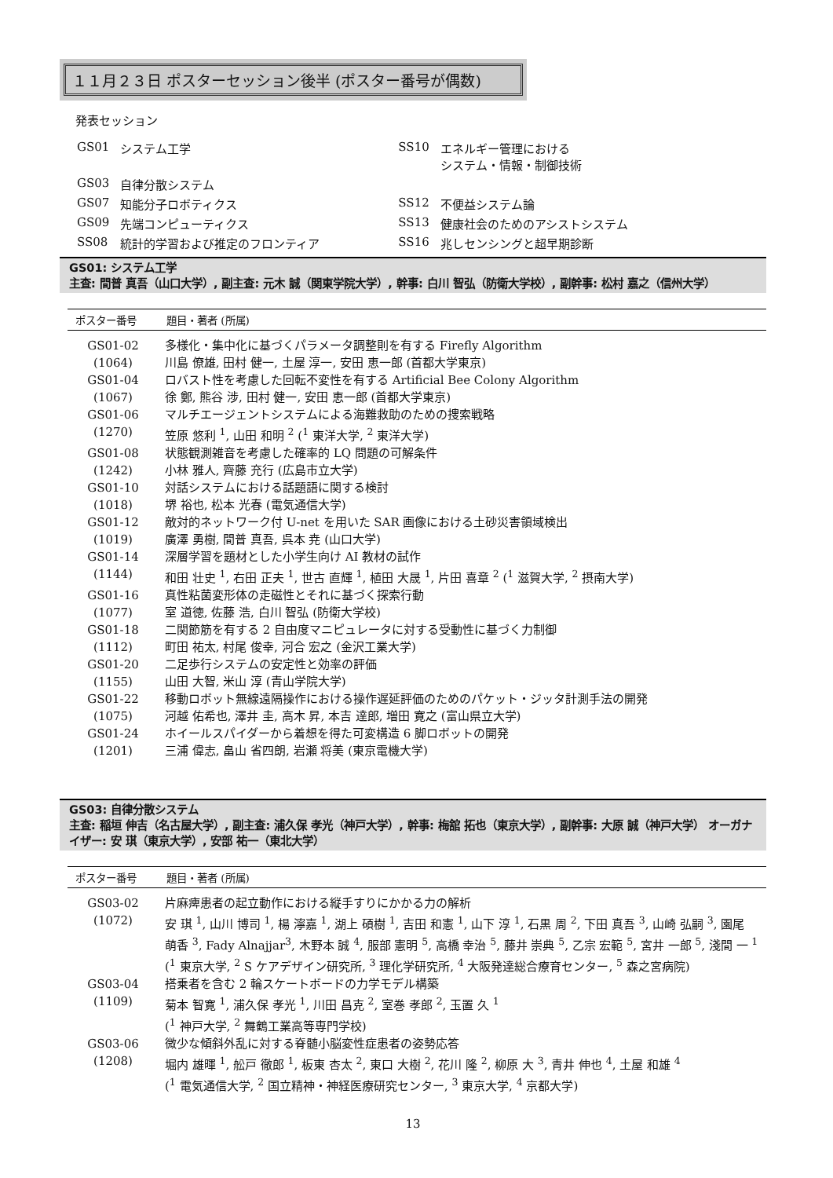１１月２３日 ポスターセッション後半 (ポスター番号が偶数)
発表セッション
| GS01 | システム工学 | SS10 | エネルギー管理における システム・情報・制御技術 |
| GS03 | 自律分散システム | | |
| GS07 | 知能分子ロボティクス | SS12 | 不便益システム論 |
| GS09 | 先端コンピューティクス | SS13 | 健康社会のためのアシストシステム |
| SS08 | 統計的学習および推定のフロンティア | SS16 | 兆しセンシングと超早期診断 |
GS01: システム工学
主査: 間普 真吾（山口大学）, 副主査: 元木 誠（関東学院大学）, 幹事: 白川 智弘（防衛大学校）, 副幹事: 松村 嘉之（信州大学）
| ポスター番号 | 題目・著者 (所属) |
| --- | --- |
| GS01-02 (1064) | 多様化・集中化に基づくパラメータ調整則を有する Firefly Algorithm 川島 僚雄, 田村 健一, 土屋 淳一, 安田 恵一郎 (首都大学東京) |
| GS01-04 (1067) | ロバスト性を考慮した回転不変性を有する Artificial Bee Colony Algorithm 徐 鄭, 熊谷 涉, 田村 健一, 安田 恵一郎 (首都大学東京) |
| GS01-06 (1270) | マルチエージェントシステムによる海難救助のための捜索戦略 笠原 悠利 <sup>1</sup>, 山田 和明 <sup>2</sup> (<sup>1</sup> 東洋大学, <sup>2</sup> 東洋大学) |
| GS01-08 (1242) | 状態観測雑音を考慮した確率的 LQ 問題の可解条件 小林 雅人, 齊藤 充行 (広島市立大学) |
| GS01-10 (1018) | 対話システムにおける話題語に関する検討 堺 裕也, 松本 光春 (電気通信大学) |
| GS01-12 (1019) | 敵対的ネットワーク付 U-net を用いた SAR 画像における土砂災害領域検出 廣澤 勇樹, 間普 真吾, 呉本 尭 (山口大学) |
| GS01-14 (1144) | 深層学習を題材とした小学生向け AI 教材の試作 和田 壮史 <sup>1</sup>, 右田 正夫 <sup>1</sup>, 世古 直輝 <sup>1</sup>, 植田 大晟 <sup>1</sup>, 片田 喜章 <sup>2</sup> (<sup>1</sup> 滋賀大学, <sup>2</sup> 摂南大学) |
| GS01-16 (1077) | 真性粘菌変形体の走磁性とそれに基づく探索行動 室 道徳, 佐藤 浩, 白川 智弘 (防衛大学校) |
| GS01-18 (1112) | 二関節筋を有する 2 自由度マニピュレータに対する受動性に基づく力制御 町田 祐太, 村尾 俊幸, 河合 宏之 (金沢工業大学) |
| GS01-20 (1155) | 二足歩行システムの安定性と効率の評価 山田 大智, 米山 淳 (青山学院大学) |
| GS01-22 (1075) | 移動ロボット無線遠隔操作における操作遅延評価のためのパケット・ジッタ計測手法の開発 河越 佑希也, 澤井 圭, 高木 昇, 本吉 達郎, 増田 寛之 (富山県立大学) |
| GS01-24 (1201) | ホイールスパイダーから着想を得た可変構造 6 脚ロボットの開発 三浦 偉志, 畠山 省四朗, 岩瀬 将美 (東京電機大学) |
GS03: 自律分散システム
主査: 稲垣 伸吉（名古屋大学）, 副主査: 浦久保 孝光（神戸大学）, 幹事: 梅舘 拓也（東京大学）, 副幹事: 大原 誠（神戸大学） オーガナイザー: 安 琪（東京大学）, 安部 祐一（東北大学）
| ポスター番号 | 題目・著者 (所属) |
| --- | --- |
| GS03-02 (1072) | 片麻痺患者の起立動作における縦手すりにかかる力の解析 安 琪 <sup>1</sup>, 山川 博司 <sup>1</sup>, 楊 濘嘉 <sup>1</sup>, 湖上 碩樹 <sup>1</sup>, 吉田 和憲 <sup>1</sup>, 山下 淳 <sup>1</sup>, 石黒 周 <sup>2</sup>, 下田 真吾 <sup>3</sup>, 山崎 弘嗣 <sup>3</sup>, 園尾 萌香 <sup>3</sup>, Fady Alnajjar<sup>3</sup>, 木野本 誠 <sup>4</sup>, 服部 憲明 <sup>5</sup>, 高橋 幸治 <sup>5</sup>, 藤井 崇典 <sup>5</sup>, 乙宗 宏範 <sup>5</sup>, 宮井 一郎 <sup>5</sup>, 淺間 一 <sup>1</sup> (<sup>1</sup> 東京大学, <sup>2</sup> S ケアデザイン研究所, <sup>3</sup> 理化学研究所, <sup>4</sup> 大阪発達総合療育センター, <sup>5</sup> 森之宮病院) |
| GS03-04 (1109) | 搭乗者を含む 2 輪スケートボードの力学モデル構築 菊本 智寛 <sup>1</sup>, 浦久保 孝光 <sup>1</sup>, 川田 昌克 <sup>2</sup>, 室巻 孝郎 <sup>2</sup>, 玉置 久 <sup>1</sup> (<sup>1</sup> 神戸大学, <sup>2</sup> 舞鶴工業高等専門学校) |
| GS03-06 (1208) | 微少な傾斜外乱に対する脊髄小脳変性症患者の姿勢応答 堀内 雄暉 <sup>1</sup>, 舩戸 徹郎 <sup>1</sup>, 板東 杏太 <sup>2</sup>, 東口 大樹 <sup>2</sup>, 花川 隆 <sup>2</sup>, 柳原 大 <sup>3</sup>, 青井 伸也 <sup>4</sup>, 土屋 和雄 <sup>4</sup> (<sup>1</sup> 電気通信大学, <sup>2</sup> 国立精神・神経医療研究センター, <sup>3</sup> 東京大学, <sup>4</sup> 京都大学) |
13